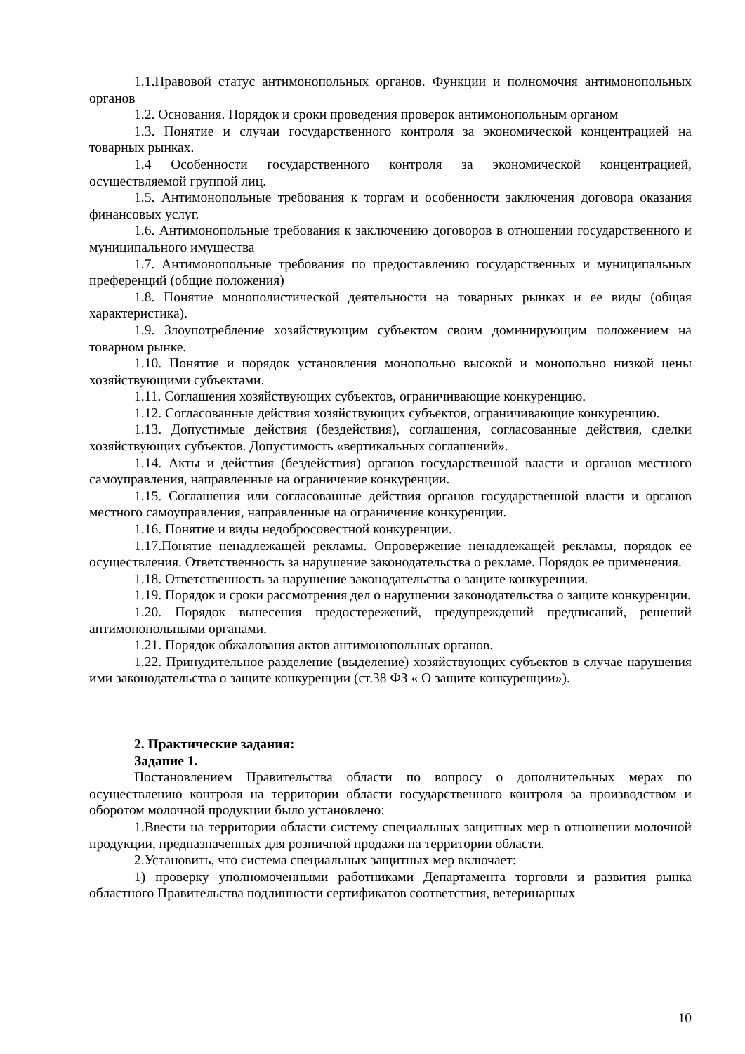1.1.Правовой статус антимонопольных органов. Функции и полномочия антимонопольных органов
1.2. Основания. Порядок и сроки проведения проверок антимонопольным органом
1.3. Понятие и случаи государственного контроля за экономической концентрацией на товарных рынках.
1.4 Особенности государственного контроля за экономической концентрацией, осуществляемой группой лиц.
1.5. Антимонопольные требования к торгам и особенности заключения договора оказания финансовых услуг.
1.6. Антимонопольные требования к заключению договоров в отношении государственного и муниципального имущества
1.7. Антимонопольные требования по предоставлению государственных и муниципальных преференций (общие положения)
1.8. Понятие монополистической деятельности на товарных рынках и ее виды (общая характеристика).
1.9. Злоупотребление хозяйствующим субъектом своим доминирующим положением на товарном рынке.
1.10. Понятие и порядок установления монопольно высокой и монопольно низкой цены хозяйствующими субъектами.
1.11. Соглашения хозяйствующих субъектов, ограничивающие конкуренцию.
1.12. Согласованные действия хозяйствующих субъектов, ограничивающие конкуренцию.
1.13. Допустимые действия (бездействия), соглашения, согласованные действия, сделки хозяйствующих субъектов. Допустимость «вертикальных соглашений».
1.14. Акты и действия (бездействия) органов государственной власти и органов местного самоуправления, направленные на ограничение конкуренции.
1.15. Соглашения или согласованные действия органов государственной власти и органов местного самоуправления, направленные на ограничение конкуренции.
1.16. Понятие и виды недобросовестной конкуренции.
1.17.Понятие ненадлежащей рекламы. Опровержение ненадлежащей рекламы, порядок ее осуществления. Ответственность за нарушение законодательства о рекламе. Порядок ее применения.
1.18. Ответственность за нарушение законодательства о защите конкуренции.
1.19. Порядок и сроки рассмотрения дел о нарушении законодательства о защите конкуренции.
1.20. Порядок вынесения предостережений, предупреждений предписаний, решений антимонопольными органами.
1.21. Порядок обжалования актов антимонопольных органов.
1.22. Принудительное разделение (выделение) хозяйствующих субъектов в случае нарушения ими законодательства о защите конкуренции (ст.38 ФЗ « О защите конкуренции»).
2. Практические задания:
Задание 1.
Постановлением Правительства области по вопросу о дополнительных мерах по осуществлению контроля на территории области государственного контроля за производством и оборотом молочной продукции было установлено:
1.Ввести на территории области систему специальных защитных мер в отношении молочной продукции, предназначенных для розничной продажи на территории области.
2.Установить, что система специальных защитных мер включает:
1) проверку уполномоченными работниками Департамента торговли и развития рынка областного Правительства подлинности сертификатов соответствия, ветеринарных
10